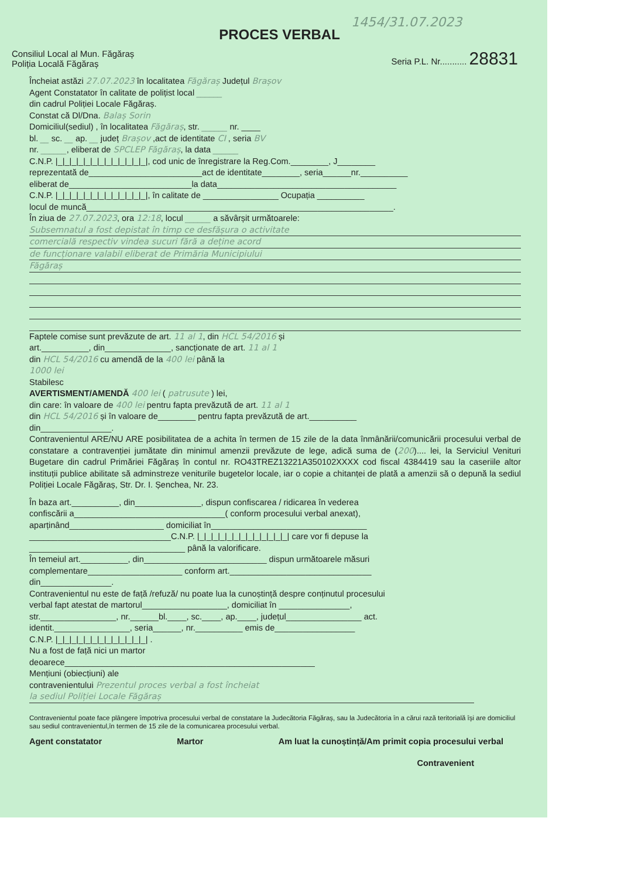1454/31.07.2023
PROCES VERBAL
Consiliul Local al Mun. Făgăraș
Poliția Locală Făgăraș
Seria P.L. Nr........... 28831
Încheiat astăzi 27.07.2023 în localitatea Făgăraș Județul Brașov
Agent Constatator în calitate de polițist local ______
din cadrul Poliției Locale Făgăraș.
Constat că Dl/Dna. Balaș Sorin
Domiciliul(sediul) , în localitatea Făgăraș, str. ______ nr. ____
bl. __ sc. __ ap. __ județ Brașov ,act de identitate CI , seria BV
nr. ______, eliberat de SPCLEP Făgăraș, la data ______
C.N.P. |_|_|_|_|_|_|_|_|_|_|_|_|_|, cod unic de înregistrare la Reg.Com.________, J________
reprezentată de________________________act de identitate________, seria______nr.__________
eliberat de__________________________la data______________________________________
C.N.P. |_|_|_|_|_|_|_|_|_|_|_|_|_|, în calitate de ________________ Ocupația __________
locul de muncă_________________________________________________________________.
În ziua de 27.07.2023, ora 12:18, locul ______ a săvârșit următoarele:
Subsemnatul a fost depistat în timp ce desfășura o activitate
comercială respectiv vindea sucuri fără a deține acord
de funcționare valabil eliberat de Primăria Municipiului
Făgăraș
Faptele comise sunt prevăzute de art. 11 al 1, din HCL 54/2016 și
art.__________, din______________, sancționate de art. 11 al 1
din HCL 54/2016 cu amendă de la 400 lei până la
1000 lei
Stabilesc
AVERTISMENT/AMENDĂ 400 lei ( patrusute ) lei,
din care: în valoare de 400 lei pentru fapta prevăzută de art. 11 al 1
din HCL 54/2016 și în valoare de________ pentru fapta prevăzută de art.__________
din_______________.
Contravenientul ARE/NU ARE posibilitatea de a achita în termen de 15 zile de la data înmânării/comunicării procesului verbal de constatare a contravenției jumătate din minimul amenzii prevăzute de lege, adică suma de (200).... lei, la Serviciul Venituri Bugetare din cadrul Primăriei Făgăraș în contul nr. RO43TREZ13221A350102XXXX cod fiscal 4384419 sau la caseriile altor instituții publice abilitate să adminstreze veniturile bugetelor locale, iar o copie a chitanței de plată a amenzii să o depună la sediul Poliției Locale Făgăraș, Str. Dr. I. Șenchea, Nr. 23.
În baza art.__________, din______________, dispun confiscarea / ridicarea în vederea
confiscării a________________________________( conform procesului verbal anexat),
aparținând____________________ domiciliat în_________________________________
______________________________C.N.P. |_|_|_|_|_|_|_|_|_|_|_|_|_| care vor fi depuse la
_________________________________ până la valorificare.
În temeiul art.__________, din__________________________ dispun următoarele măsuri
complementare____________________ conform art.______________________________
din_______________.
Contravenientul nu este de față /refuză/ nu poate lua la cunoștință despre conținutul procesului
verbal fapt atestat de martorul__________________, domiciliat în _______________,
str.________________, nr.______bl.____, sc.____, ap.____, județul________________ act.
identit.________________, seria______, nr.__________ emis de_________________
C.N.P. |_|_|_|_|_|_|_|_|_|_|_|_|_| .
Nu a fost de față nici un martor
deoarece_____________________________________________________
Mențiuni (obiecțiuni) ale
contravenientului Prezentul proces verbal a fost încheiat
la sediul Poliției Locale Făgăraș
Contravenientul poate face plângere împotriva procesului verbal de constatare la Judecătoria Făgăraș, sau la Judecătoria în a cărui rază teritorială își are domiciliul sau sediul contravenientul,în termen de 15 zile de la comunicarea procesului verbal.
Agent constatator Martor Am luat la cunoștință/Am primit copia procesului verbal
Contravenient